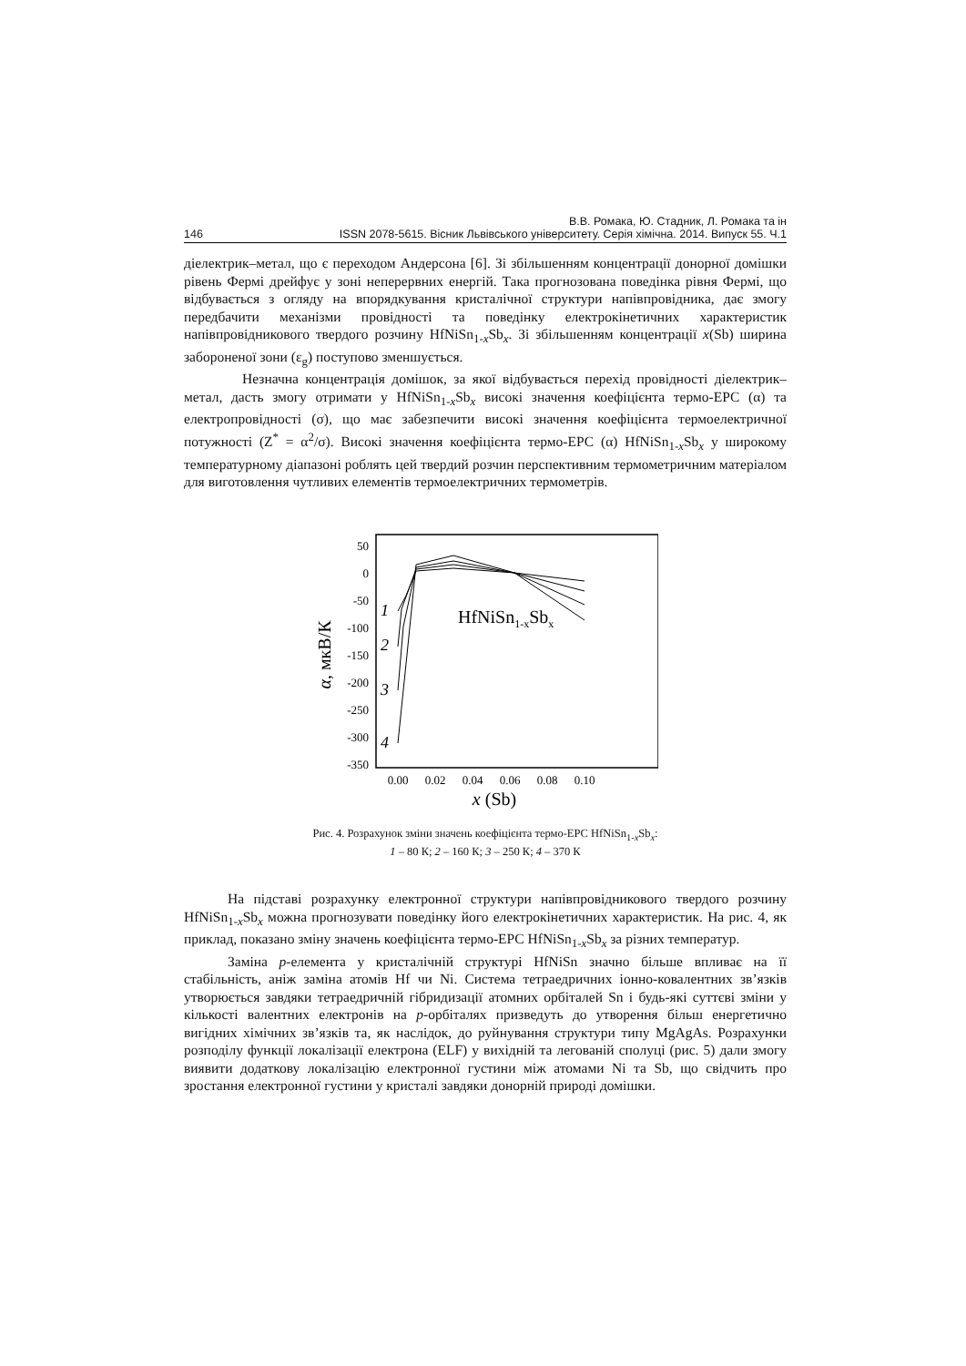В.В. Ромака, Ю. Стадник, Л. Ромака та ін
146 ISSN 2078-5615. Вісник Львівського університету. Серія хімічна. 2014. Випуск 55. Ч.1
діелектрик–метал, що є переходом Андерсона [6]. Зі збільшенням концентрації донорної домішки рівень Фермі дрейфує у зоні неперервних енергій. Така прогнозована поведінка рівня Фермі, що відбувається з огляду на впорядкування кристалічної структури напівпровідника, дає змогу передбачити механізми провідності та поведінку електрокінетичних характеристик напівпровідникового твердого розчину HfNiSn<sub>1-x</sub>Sb<sub>x</sub>. Зі збільшенням концентрації x(Sb) ширина забороненої зони (ε<sub>g</sub>) поступово зменшується.
Незначна концентрація домішок, за якої відбувається перехід провідності діелектрик–метал, дасть змогу отримати у HfNiSn<sub>1-x</sub>Sb<sub>x</sub> високі значення коефіцієнта термо-ЕРС (α) та електропровідності (σ), що має забезпечити високі значення коефіцієнта термоелектричної потужності (Z<sup>*</sup> = α<sup>2</sup>/σ). Високі значення коефіцієнта термо-ЕРС (α) HfNiSn<sub>1-x</sub>Sb<sub>x</sub> у широкому температурному діапазоні роблять цей твердий розчин перспективним термометричним матеріалом для виготовлення чутливих елементів термоелектричних термометрів.
50
0
-50
-100
-150
-200
-250
-300
-350
0.00
0.02
0.04
0.06
0.08
0.10
x (Sb)
α, мкВ/К
HfNiSn1-xSbx
1
2
3
4
Рис. 4. Розрахунок зміни значень коефіцієнта термо-ЕРС HfNiSn<sub>1-x</sub>Sb<sub>x</sub>:
1 – 80 К; 2 – 160 К; 3 – 250 К; 4 – 370 К
На підставі розрахунку електронної структури напівпровідникового твердого розчину HfNiSn<sub>1-x</sub>Sb<sub>x</sub> можна прогнозувати поведінку його електрокінетичних характеристик. На рис. 4, як приклад, показано зміну значень коефіцієнта термо-ЕРС HfNiSn<sub>1-x</sub>Sb<sub>x</sub> за різних температур.
Заміна p-елемента у кристалічній структурі HfNiSn значно більше впливає на її стабільність, аніж заміна атомів Hf чи Ni. Система тетраедричних іонно-ковалентних зв’язків утворюється завдяки тетраедричній гібридизації атомних орбіталей Sn і будь-які суттєві зміни у кількості валентних електронів на p-орбіталях призведуть до утворення більш енергетично вигідних хімічних зв’язків та, як наслідок, до руйнування структури типу MgAgAs. Розрахунки розподілу функції локалізації електрона (ELF) у вихідній та легованій сполуці (рис. 5) дали змогу виявити додаткову локалізацію електронної густини між атомами Ni та Sb, що свідчить про зростання електронної густини у кристалі завдяки донорній природі домішки.